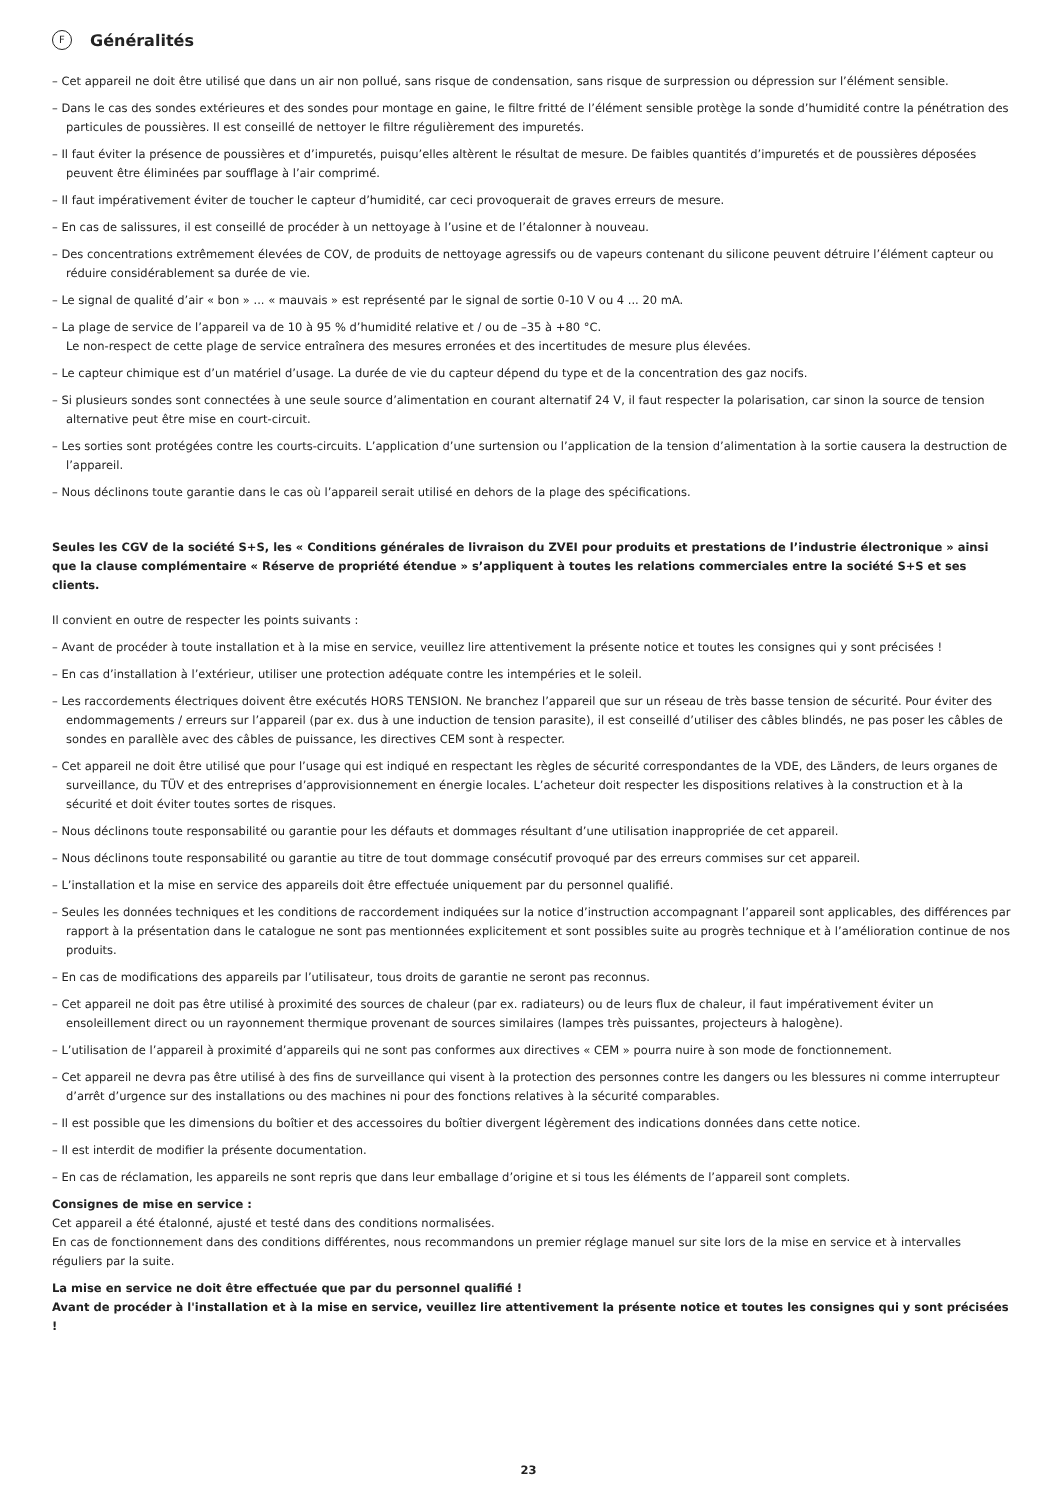F Généralités
– Cet appareil ne doit être utilisé que dans un air non pollué, sans risque de condensation, sans risque de surpression ou dépression sur l’élément sensible.
– Dans le cas des sondes extérieures et des sondes pour montage en gaine, le filtre fritté de l’élément sensible protège la sonde d’humidité contre la pénétration des particules de poussières. Il est conseillé de nettoyer le filtre régulièrement des impuretés.
– Il faut éviter la présence de poussières et d’impuretés, puisqu’elles altèrent le résultat de mesure. De faibles quantités d’impuretés et de poussières déposées peuvent être éliminées par soufflage à l’air comprimé.
– Il faut impérativement éviter de toucher le capteur d’humidité, car ceci provoquerait de graves erreurs de mesure.
– En cas de salissures, il est conseillé de procéder à un nettoyage à l’usine et de l’étalonner à nouveau.
– Des concentrations extrêmement élevées de COV, de produits de nettoyage agressifs ou de vapeurs contenant du silicone peuvent détruire l’élément capteur ou réduire considérablement sa durée de vie.
– Le signal de qualité d’air « bon » ... « mauvais » est représenté par le signal de sortie 0-10 V ou 4 ... 20 mA.
– La plage de service de l’appareil va de 10 à 95 % d’humidité relative et / ou de –35 à +80 °C.
Le non-respect de cette plage de service entraînera des mesures erronées et des incertitudes de mesure plus élevées.
– Le capteur chimique est d’un matériel d’usage. La durée de vie du capteur dépend du type et de la concentration des gaz nocifs.
– Si plusieurs sondes sont connectées à une seule source d’alimentation en courant alternatif 24 V, il faut respecter la polarisation, car sinon la source de tension alternative peut être mise en court-circuit.
– Les sorties sont protégées contre les courts-circuits. L’application d’une surtension ou l’application de la tension d’alimentation à la sortie causera la destruction de l’appareil.
– Nous déclinons toute garantie dans le cas où l’appareil serait utilisé en dehors de la plage des spécifications.
Seules les CGV de la société S+S, les « Conditions générales de livraison du ZVEI pour produits et prestations de l’industrie électronique » ainsi que la clause complémentaire « Réserve de propriété étendue » s’appliquent à toutes les relations commerciales entre la société S+S et ses clients.
Il convient en outre de respecter les points suivants :
– Avant de procéder à toute installation et à la mise en service, veuillez lire attentivement la présente notice et toutes les consignes qui y sont précisées !
– En cas d’installation à l’extérieur, utiliser une protection adéquate contre les intempéries et le soleil.
– Les raccordements électriques doivent être exécutés HORS TENSION. Ne branchez l’appareil que sur un réseau de très basse tension de sécurité. Pour éviter des endommagements / erreurs sur l’appareil (par ex. dus à une induction de tension parasite), il est conseillé d’utiliser des câbles blindés, ne pas poser les câbles de sondes en parallèle avec des câbles de puissance, les directives CEM sont à respecter.
– Cet appareil ne doit être utilisé que pour l’usage qui est indiqué en respectant les règles de sécurité correspondantes de la VDE, des Länders, de leurs organes de surveillance, du TÜV et des entreprises d’approvisionnement en énergie locales. L’acheteur doit respecter les dispositions relatives à la construction et à la sécurité et doit éviter toutes sortes de risques.
– Nous déclinons toute responsabilité ou garantie pour les défauts et dommages résultant d’une utilisation inappropriée de cet appareil.
– Nous déclinons toute responsabilité ou garantie au titre de tout dommage consécutif provoqué par des erreurs commises sur cet appareil.
– L’installation et la mise en service des appareils doit être effectuée uniquement par du personnel qualifié.
– Seules les données techniques et les conditions de raccordement indiquées sur la notice d’instruction accompagnant l’appareil sont applicables, des différences par rapport à la présentation dans le catalogue ne sont pas mentionnées explicitement et sont possibles suite au progrès technique et à l’amélioration continue de nos produits.
– En cas de modifications des appareils par l’utilisateur, tous droits de garantie ne seront pas reconnus.
– Cet appareil ne doit pas être utilisé à proximité des sources de chaleur (par ex. radiateurs) ou de leurs flux de chaleur, il faut impérativement éviter un ensoleillement direct ou un rayonnement thermique provenant de sources similaires (lampes très puissantes, projecteurs à halogène).
– L’utilisation de l’appareil à proximité d’appareils qui ne sont pas conformes aux directives « CEM » pourra nuire à son mode de fonctionnement.
– Cet appareil ne devra pas être utilisé à des fins de surveillance qui visent à la protection des personnes contre les dangers ou les blessures ni comme interrupteur d’arrêt d’urgence sur des installations ou des machines ni pour des fonctions relatives à la sécurité comparables.
– Il est possible que les dimensions du boîtier et des accessoires du boîtier divergent légèrement des indications données dans cette notice.
– Il est interdit de modifier la présente documentation.
– En cas de réclamation, les appareils ne sont repris que dans leur emballage d’origine et si tous les éléments de l’appareil sont complets.
Consignes de mise en service :
Cet appareil a été étalonné, ajusté et testé dans des conditions normalisées.
En cas de fonctionnement dans des conditions différentes, nous recommandons un premier réglage manuel sur site lors de la mise en service et à intervalles réguliers par la suite.
La mise en service ne doit être effectuée que par du personnel qualifié !
Avant de procéder à l'installation et à la mise en service, veuillez lire attentivement la présente notice et toutes les consignes qui y sont précisées !
23